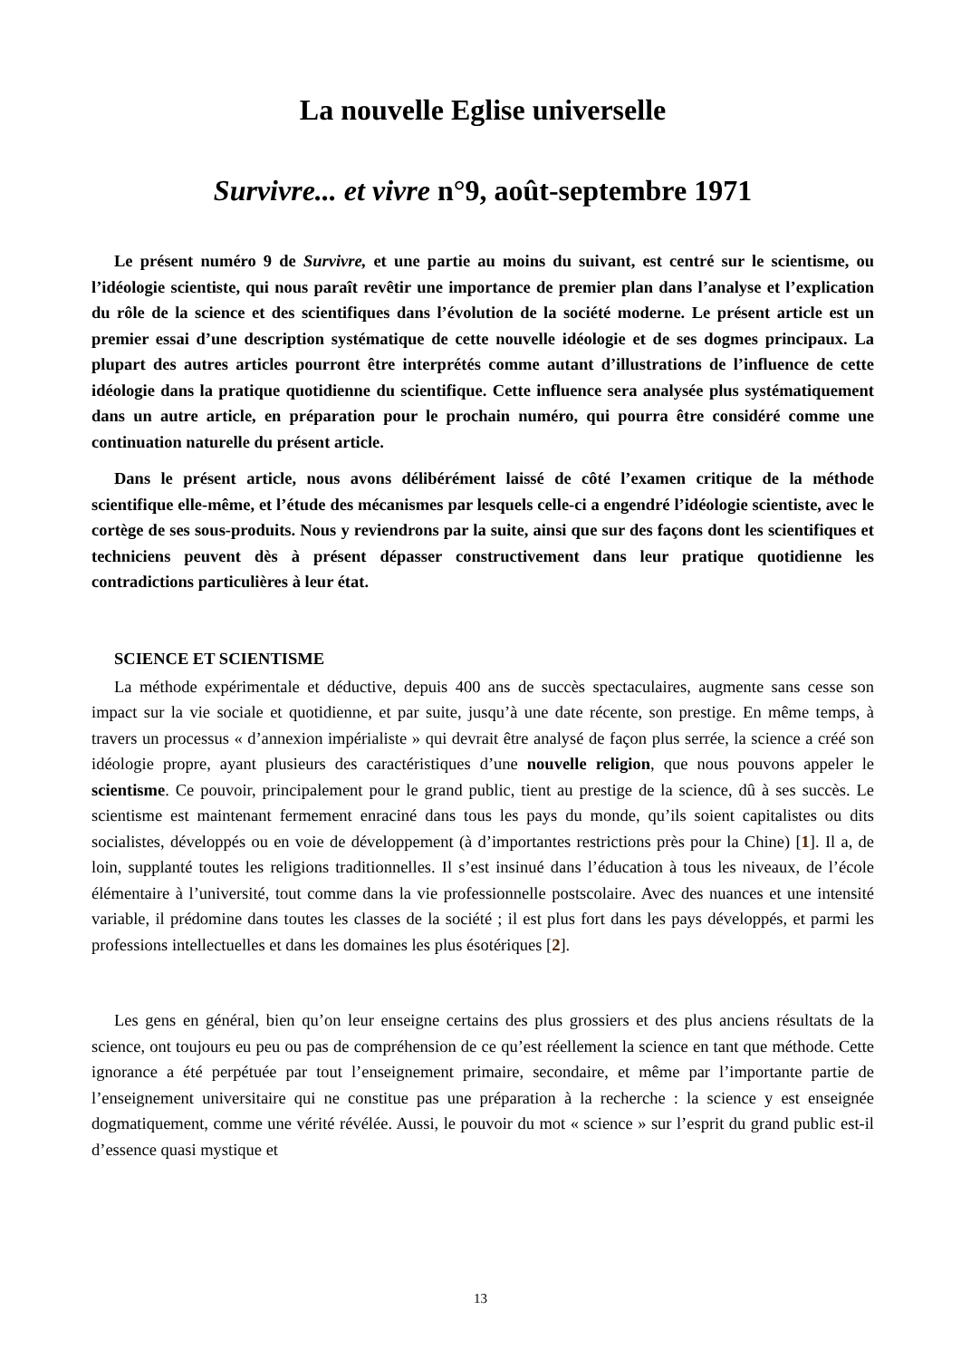La nouvelle Eglise universelle
Survivre... et vivre n°9, août-septembre 1971
Le présent numéro 9 de Survivre, et une partie au moins du suivant, est centré sur le scientisme, ou l’idéologie scientiste, qui nous paraît revêtir une importance de premier plan dans l’analyse et l’explication du rôle de la science et des scientifiques dans l’évolution de la société moderne. Le présent article est un premier essai d’une description systématique de cette nouvelle idéologie et de ses dogmes principaux. La plupart des autres articles pourront être interprétés comme autant d’illustrations de l’influence de cette idéologie dans la pratique quotidienne du scientifique. Cette influence sera analysée plus systématiquement dans un autre article, en préparation pour le prochain numéro, qui pourra être considéré comme une continuation naturelle du présent article.
Dans le présent article, nous avons délibérément laissé de côté l’examen critique de la méthode scientifique elle-même, et l’étude des mécanismes par lesquels celle-ci a engendré l’idéologie scientiste, avec le cortège de ses sous-produits. Nous y reviendrons par la suite, ainsi que sur des façons dont les scientifiques et techniciens peuvent dès à présent dépasser constructivement dans leur pratique quotidienne les contradictions particulières à leur état.
SCIENCE ET SCIENTISME
La méthode expérimentale et déductive, depuis 400 ans de succès spectaculaires, augmente sans cesse son impact sur la vie sociale et quotidienne, et par suite, jusqu’à une date récente, son prestige. En même temps, à travers un processus « d’annexion impérialiste » qui devrait être analysé de façon plus serrée, la science a créé son idéologie propre, ayant plusieurs des caractéristiques d’une nouvelle religion, que nous pouvons appeler le scientisme. Ce pouvoir, principalement pour le grand public, tient au prestige de la science, dû à ses succès. Le scientisme est maintenant fermement enraciné dans tous les pays du monde, qu’ils soient capitalistes ou dits socialistes, développés ou en voie de développement (à d’importantes restrictions près pour la Chine) [1]. Il a, de loin, supplanté toutes les religions traditionnelles. Il s’est insinué dans l’éducation à tous les niveaux, de l’école élémentaire à l’université, tout comme dans la vie professionnelle postscolaire. Avec des nuances et une intensité variable, il prédomine dans toutes les classes de la société ; il est plus fort dans les pays développés, et parmi les professions intellectuelles et dans les domaines les plus ésotériques [2].
Les gens en général, bien qu’on leur enseigne certains des plus grossiers et des plus anciens résultats de la science, ont toujours eu peu ou pas de compréhension de ce qu’est réellement la science en tant que méthode. Cette ignorance a été perpétuée par tout l’enseignement primaire, secondaire, et même par l’importante partie de l’enseignement universitaire qui ne constitue pas une préparation à la recherche : la science y est enseignée dogmatiquement, comme une vérité révélée. Aussi, le pouvoir du mot « science » sur l’esprit du grand public est-il d’essence quasi mystique et
13